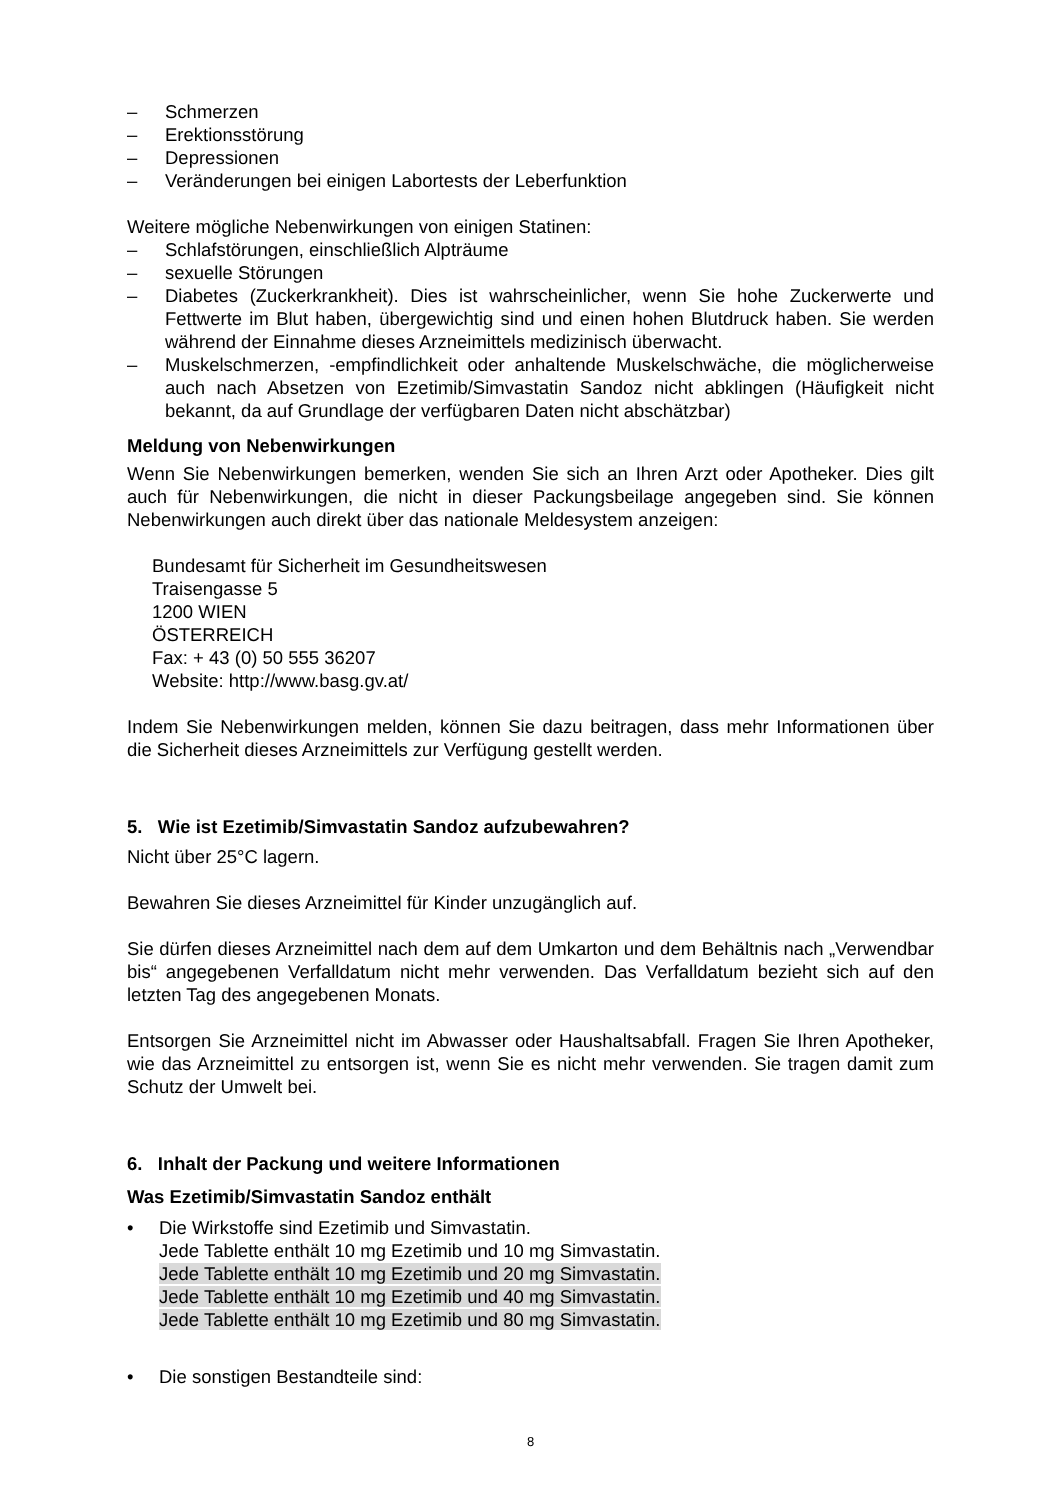– Schmerzen
– Erektionsstörung
– Depressionen
– Veränderungen bei einigen Labortests der Leberfunktion
Weitere mögliche Nebenwirkungen von einigen Statinen:
– Schlafstörungen, einschließlich Alpträume
– sexuelle Störungen
– Diabetes (Zuckerkrankheit). Dies ist wahrscheinlicher, wenn Sie hohe Zuckerwerte und Fettwerte im Blut haben, übergewichtig sind und einen hohen Blutdruck haben. Sie werden während der Einnahme dieses Arzneimittels medizinisch überwacht.
– Muskelschmerzen, -empfindlichkeit oder anhaltende Muskelschwäche, die möglicherweise auch nach Absetzen von Ezetimib/Simvastatin Sandoz nicht abklingen (Häufigkeit nicht bekannt, da auf Grundlage der verfügbaren Daten nicht abschätzbar)
Meldung von Nebenwirkungen
Wenn Sie Nebenwirkungen bemerken, wenden Sie sich an Ihren Arzt oder Apotheker. Dies gilt auch für Nebenwirkungen, die nicht in dieser Packungsbeilage angegeben sind. Sie können Nebenwirkungen auch direkt über das nationale Meldesystem anzeigen:
Bundesamt für Sicherheit im Gesundheitswesen
Traisengasse 5
1200 WIEN
ÖSTERREICH
Fax: + 43 (0) 50 555 36207
Website: http://www.basg.gv.at/
Indem Sie Nebenwirkungen melden, können Sie dazu beitragen, dass mehr Informationen über die Sicherheit dieses Arzneimittels zur Verfügung gestellt werden.
5. Wie ist Ezetimib/Simvastatin Sandoz aufzubewahren?
Nicht über 25°C lagern.
Bewahren Sie dieses Arzneimittel für Kinder unzugänglich auf.
Sie dürfen dieses Arzneimittel nach dem auf dem Umkarton und dem Behältnis nach „Verwendbar bis“ angegebenen Verfalldatum nicht mehr verwenden. Das Verfalldatum bezieht sich auf den letzten Tag des angegebenen Monats.
Entsorgen Sie Arzneimittel nicht im Abwasser oder Haushaltsabfall. Fragen Sie Ihren Apotheker, wie das Arzneimittel zu entsorgen ist, wenn Sie es nicht mehr verwenden. Sie tragen damit zum Schutz der Umwelt bei.
6. Inhalt der Packung und weitere Informationen
Was Ezetimib/Simvastatin Sandoz enthält
• Die Wirkstoffe sind Ezetimib und Simvastatin.
Jede Tablette enthält 10 mg Ezetimib und 10 mg Simvastatin.
Jede Tablette enthält 10 mg Ezetimib und 20 mg Simvastatin.
Jede Tablette enthält 10 mg Ezetimib und 40 mg Simvastatin.
Jede Tablette enthält 10 mg Ezetimib und 80 mg Simvastatin.
• Die sonstigen Bestandteile sind:
8